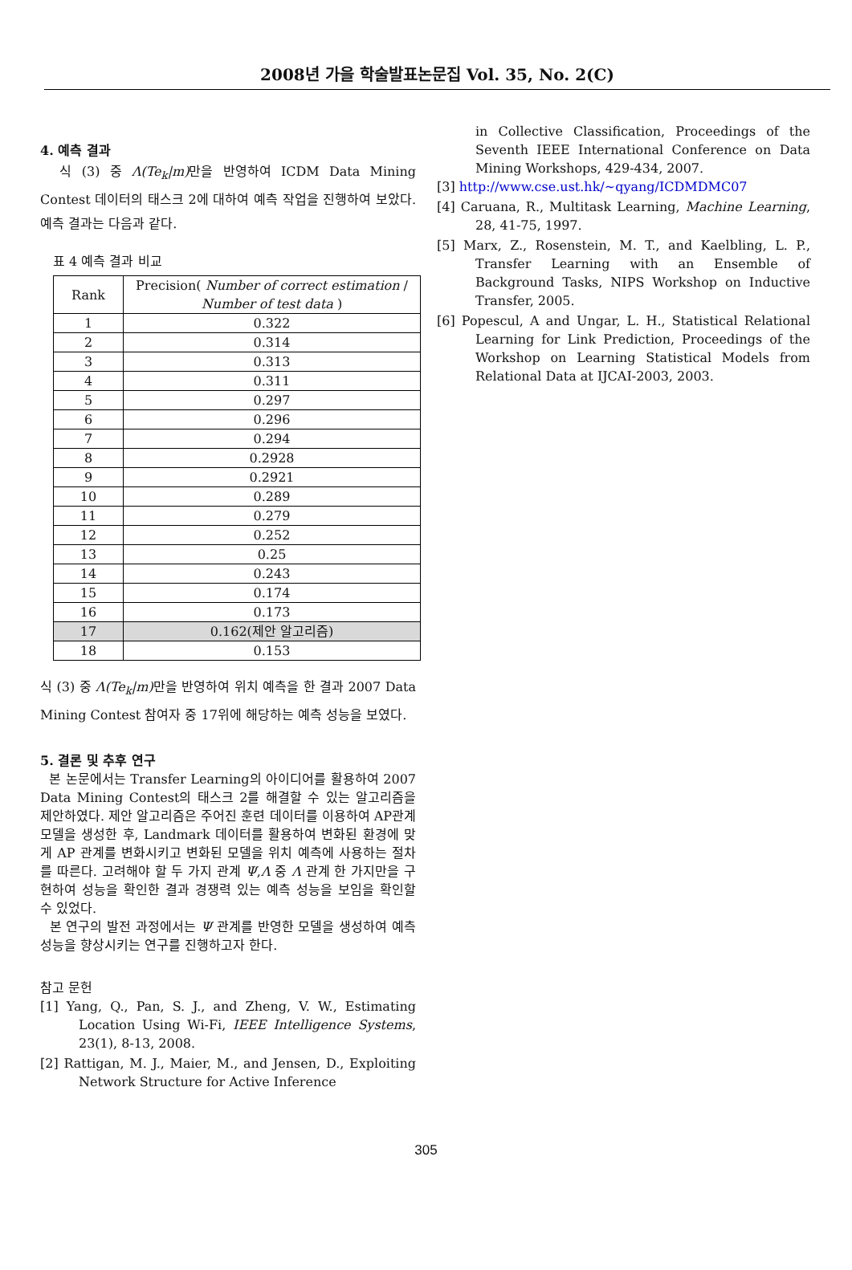2008년 가을 학술발표논문집 Vol. 35, No. 2(C)
4. 예측 결과
식 (3) 중 Λ(Te<sub>k</sub>|m) 만을 반영하여 ICDM Data Mining Contest 데이터의 태스크 2에 대하여 예측 작업을 진행하여 보았다. 예측 결과는 다음과 같다.
표 4 예측 결과 비교
| Rank | Precision( Number of correct estimation / Number of test data ) |
| --- | --- |
| 1 | 0.322 |
| 2 | 0.314 |
| 3 | 0.313 |
| 4 | 0.311 |
| 5 | 0.297 |
| 6 | 0.296 |
| 7 | 0.294 |
| 8 | 0.2928 |
| 9 | 0.2921 |
| 10 | 0.289 |
| 11 | 0.279 |
| 12 | 0.252 |
| 13 | 0.25 |
| 14 | 0.243 |
| 15 | 0.174 |
| 16 | 0.173 |
| 17 | 0.162(제안 알고리즘) |
| 18 | 0.153 |
식 (3) 중 Λ(Te<sub>k</sub>|m) 만을 반영하여 위치 예측을 한 결과 2007 Data Mining Contest 참여자 중 17위에 해당하는 예측 성능을 보였다.
5. 결론 및 추후 연구
본 논문에서는 Transfer Learning의 아이디어를 활용하여 2007 Data Mining Contest의 태스크 2를 해결할 수 있는 알고리즘을 제안하였다. 제안 알고리즘은 주어진 훈련 데이터를 이용하여 AP관계 모델을 생성한 후, Landmark 데이터를 활용하여 변화된 환경에 맞게 AP 관계를 변화시키고 변화된 모델을 위치 예측에 사용하는 절차를 따른다. 고려해야 할 두 가지 관계 Ψ,Λ 중 Λ 관계 한 가지만을 구현하여 성능을 확인한 결과 경쟁력 있는 예측 성능을 보임을 확인할 수 있었다.
본 연구의 발전 과정에서는 Ψ 관계를 반영한 모델을 생성하여 예측 성능을 향상시키는 연구를 진행하고자 한다.
참고 문헌
[1] Yang, Q., Pan, S. J., and Zheng, V. W., Estimating Location Using Wi-Fi, IEEE Intelligence Systems, 23(1), 8-13, 2008.
[2] Rattigan, M. J., Maier, M., and Jensen, D., Exploiting Network Structure for Active Inference
in Collective Classification, Proceedings of the Seventh IEEE International Conference on Data Mining Workshops, 429-434, 2007.
[3] http://www.cse.ust.hk/~qyang/ICDMDMC07
[4] Caruana, R., Multitask Learning, Machine Learning, 28, 41-75, 1997.
[5] Marx, Z., Rosenstein, M. T., and Kaelbling, L. P., Transfer Learning with an Ensemble of Background Tasks, NIPS Workshop on Inductive Transfer, 2005.
[6] Popescul, A and Ungar, L. H., Statistical Relational Learning for Link Prediction, Proceedings of the Workshop on Learning Statistical Models from Relational Data at IJCAI-2003, 2003.
305